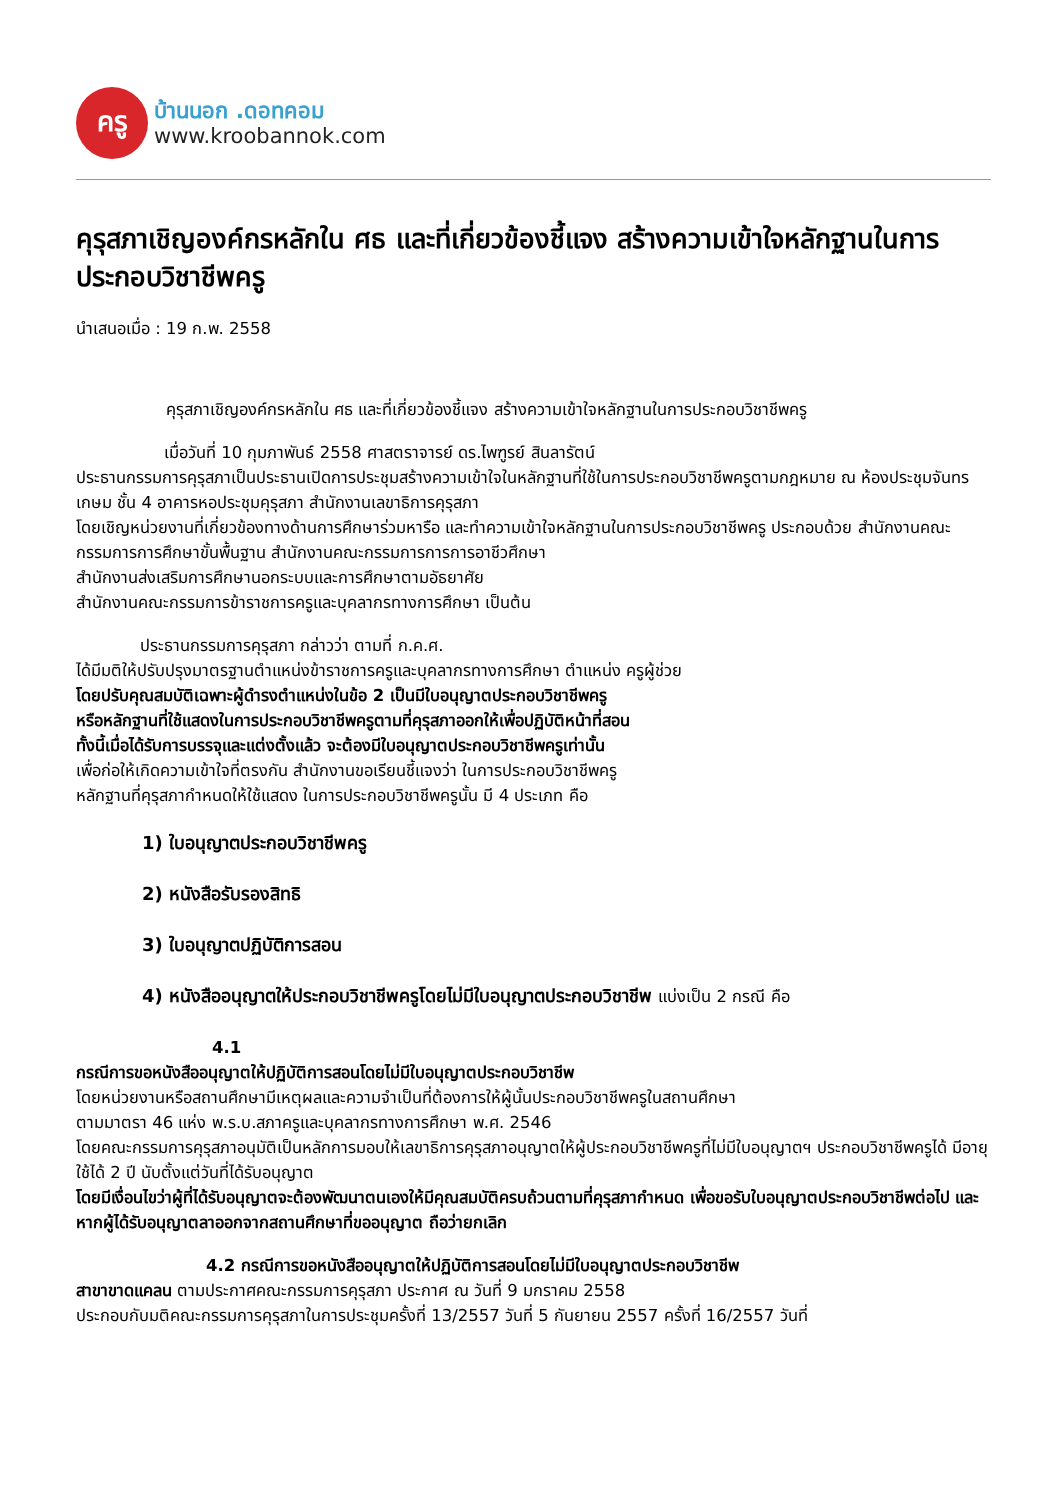ครู
บ้านนอก .ดอทคอม
www.kroobannok.com
คุรุสภาเชิญองค์กรหลักใน ศธ และที่เกี่ยวข้องชี้แจง สร้างความเข้าใจหลักฐานในการประกอบวิชาชีพครู
นำเสนอเมื่อ : 19 ก.พ. 2558
คุรุสภาเชิญองค์กรหลักใน ศธ และที่เกี่ยวข้องชี้แจง สร้างความเข้าใจหลักฐานในการประกอบวิชาชีพครู
เมื่อวันที่ 10 กุมภาพันธ์ 2558 ศาสตราจารย์ ดร.ไพฑูรย์ สินลารัตน์
ประธานกรรมการคุรุสภาเป็นประธานเปิดการประชุมสร้างความเข้าใจในหลักฐานที่ใช้ในการประกอบวิชาชีพครูตามกฎหมาย ณ ห้องประชุมจันทรเกษม ชั้น 4 อาคารหอประชุมคุรุสภา สำนักงานเลขาธิการคุรุสภา
โดยเชิญหน่วยงานที่เกี่ยวข้องทางด้านการศึกษาร่วมหารือ และทำความเข้าใจหลักฐานในการประกอบวิชาชีพครู ประกอบด้วย สำนักงานคณะกรรมการการศึกษาขั้นพื้นฐาน สำนักงานคณะกรรมการการการอาชีวศึกษา
สำนักงานส่งเสริมการศึกษานอกระบบและการศึกษาตามอัธยาศัย
สำนักงานคณะกรรมการข้าราชการครูและบุคลากรทางการศึกษา เป็นต้น
ประธานกรรมการคุรุสภา กล่าวว่า ตามที่ ก.ค.ศ.
ได้มีมติให้ปรับปรุงมาตรฐานตำแหน่งข้าราชการครูและบุคลากรทางการศึกษา ตำแหน่ง ครูผู้ช่วย
โดยปรับคุณสมบัติเฉพาะผู้ดำรงตำแหน่งในข้อ 2 เป็นมีใบอนุญาตประกอบวิชาชีพครู
หรือหลักฐานที่ใช้แสดงในการประกอบวิชาชีพครูตามที่คุรุสภาออกให้เพื่อปฏิบัติหน้าที่สอน
ทั้งนี้เมื่อได้รับการบรรจุและแต่งตั้งแล้ว จะต้องมีใบอนุญาตประกอบวิชาชีพครูเท่านั้น
เพื่อก่อให้เกิดความเข้าใจที่ตรงกัน สำนักงานขอเรียนชี้แจงว่า ในการประกอบวิชาชีพครู
หลักฐานที่คุรุสภากำหนดให้ใช้แสดง ในการประกอบวิชาชีพครูนั้น มี 4 ประเภท คือ
1) ใบอนุญาตประกอบวิชาชีพครู
2) หนังสือรับรองสิทธิ
3) ใบอนุญาตปฏิบัติการสอน
4) หนังสืออนุญาตให้ประกอบวิชาชีพครูโดยไม่มีใบอนุญาตประกอบวิชาชีพ แบ่งเป็น 2 กรณี คือ
4.1
กรณีการขอหนังสืออนุญาตให้ปฏิบัติการสอนโดยไม่มีใบอนุญาตประกอบวิชาชีพ
โดยหน่วยงานหรือสถานศึกษามีเหตุผลและความจำเป็นที่ต้องการให้ผู้นั้นประกอบวิชาชีพครูในสถานศึกษา
ตามมาตรา 46 แห่ง พ.ร.บ.สภาครูและบุคลากรทางการศึกษา พ.ศ. 2546
โดยคณะกรรมการคุรุสภาอนุมัติเป็นหลักการมอบให้เลขาธิการคุรุสภาอนุญาตให้ผู้ประกอบวิชาชีพครูที่ไม่มีใบอนุญาตฯ ประกอบวิชาชีพครูได้ มีอายุใช้ได้ 2 ปี นับตั้งแต่วันที่ได้รับอนุญาต
โดยมีเงื่อนไขว่าผู้ที่ได้รับอนุญาตจะต้องพัฒนาตนเองให้มีคุณสมบัติครบถ้วนตามที่คุรุสภากำหนด เพื่อขอรับใบอนุญาตประกอบวิชาชีพต่อไป และหากผู้ได้รับอนุญาตลาออกจากสถานศึกษาที่ขออนุญาต ถือว่ายกเลิก
4.2 กรณีการขอหนังสืออนุญาตให้ปฏิบัติการสอนโดยไม่มีใบอนุญาตประกอบวิชาชีพ
สาขาขาดแคลน ตามประกาศคณะกรรมการคุรุสภา ประกาศ ณ วันที่ 9 มกราคม 2558
ประกอบกับมติคณะกรรมการคุรุสภาในการประชุมครั้งที่ 13/2557 วันที่ 5 กันยายน 2557 ครั้งที่ 16/2557 วันที่